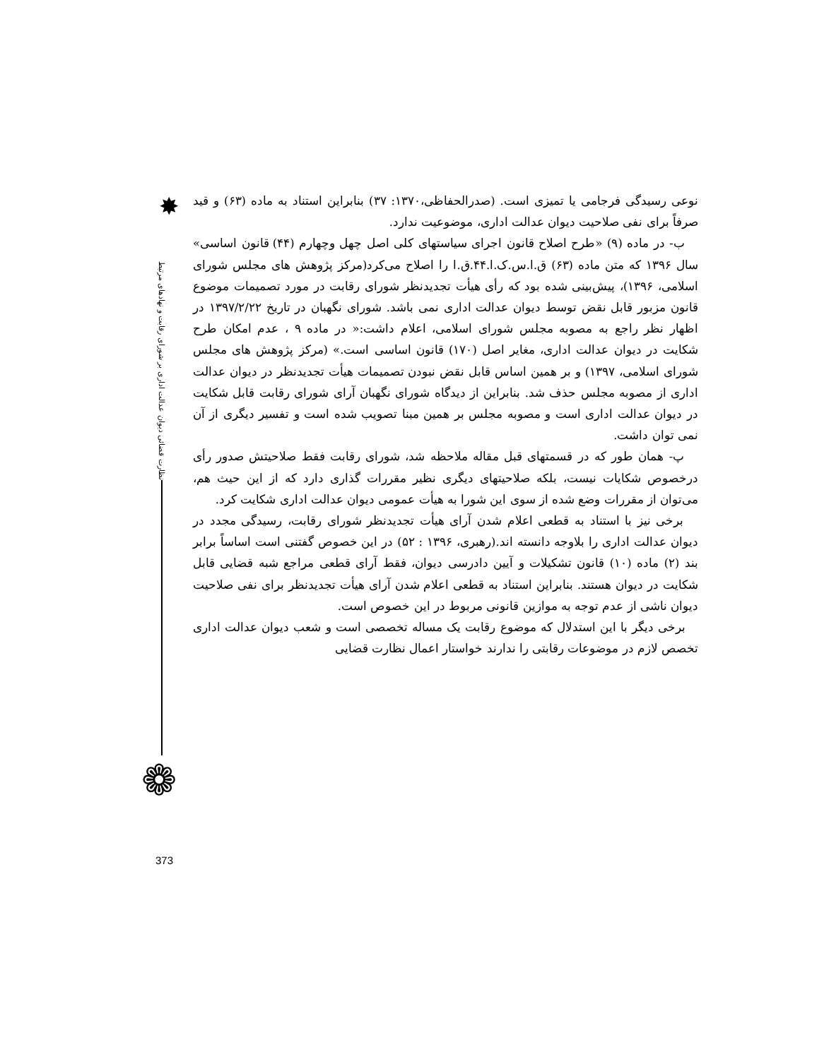✸
نظارت قضائی دیوان عدالت اداری بر شورای رقابت و نهادهای مرتبط
❁
نوعی رسیدگی فرجامی یا تمیزی است. (صدرالحفاظی،۱۳۷۰: ۳۷) بنابراین استناد به ماده (۶۳) و قید صرفاً برای نفی صلاحیت دیوان عدالت اداری، موضوعیت ندارد.
ب- در ماده (۹) «طرح اصلاح قانون اجرای سیاستهای کلی اصل چهل وچهارم (۴۴) قانون اساسی» سال ۱۳۹۶ که متن ماده (۶۳) ق.ا.س.ک.ا.۴۴.ق.ا را اصلاح می‌کرد(مرکز پژوهش های مجلس شورای اسلامی، ۱۳۹۶)، پیش‌بینی شده بود که رأی هیأت تجدیدنظر شورای رقابت در مورد تصمیمات موضوع قانون مزبور قابل نقض توسط دیوان عدالت اداری نمی باشد. شورای نگهبان در تاریخ ۱۳۹۷/۲/۲۲ در اظهار نظر راجع به مصوبه مجلس شورای اسلامی، اعلام داشت:« در ماده ۹ ، عدم امکان طرح شکایت در دیوان عدالت اداری، مغایر اصل (۱۷۰) قانون اساسی است.» (مرکز پژوهش های مجلس شورای اسلامی، ۱۳۹۷) و بر همین اساس قابل نقض نبودن تصمیمات هیأت تجدیدنظر در دیوان عدالت اداری از مصوبه مجلس حذف شد. بنابراین از دیدگاه شورای نگهبان آرای شورای رقابت قابل شکایت در دیوان عدالت اداری است و مصوبه مجلس بر همین مبنا تصویب شده است و تفسیر دیگری از آن نمی توان داشت.
پ- همان طور که در قسمتهای قبل مقاله ملاحظه شد، شورای رقابت فقط صلاحیتش صدور رأی درخصوص شکایات نیست، بلکه صلاحیتهای دیگری نظیر مقررات گذاری دارد که از این حیث هم، می‌توان از مقررات وضع شده از سوی این شورا به هیأت عمومی دیوان عدالت اداری شکایت کرد.
برخی نیز با استناد به قطعی اعلام شدن آرای هیأت تجدیدنظر شورای رقابت، رسیدگی مجدد در دیوان عدالت اداری را بلاوجه دانسته اند.(رهبری، ۱۳۹۶ : ۵۲) در این خصوص گفتنی است اساساً برابر بند (۲) ماده (۱۰) قانون تشکیلات و آیین دادرسی دیوان، فقط آرای قطعی مراجع شبه قضایی قابل شکایت در دیوان هستند. بنابراین استناد به قطعی اعلام شدن آرای هیأت تجدیدنظر برای نفی صلاحیت دیوان ناشی از عدم توجه به موازین قانونی مربوط در این خصوص است.
برخی دیگر با این استدلال که موضوع رقابت یک مساله تخصصی است و شعب دیوان عدالت اداری تخصص لازم در موضوعات رقابتی را ندارند خواستار اعمال نظارت قضایی
373